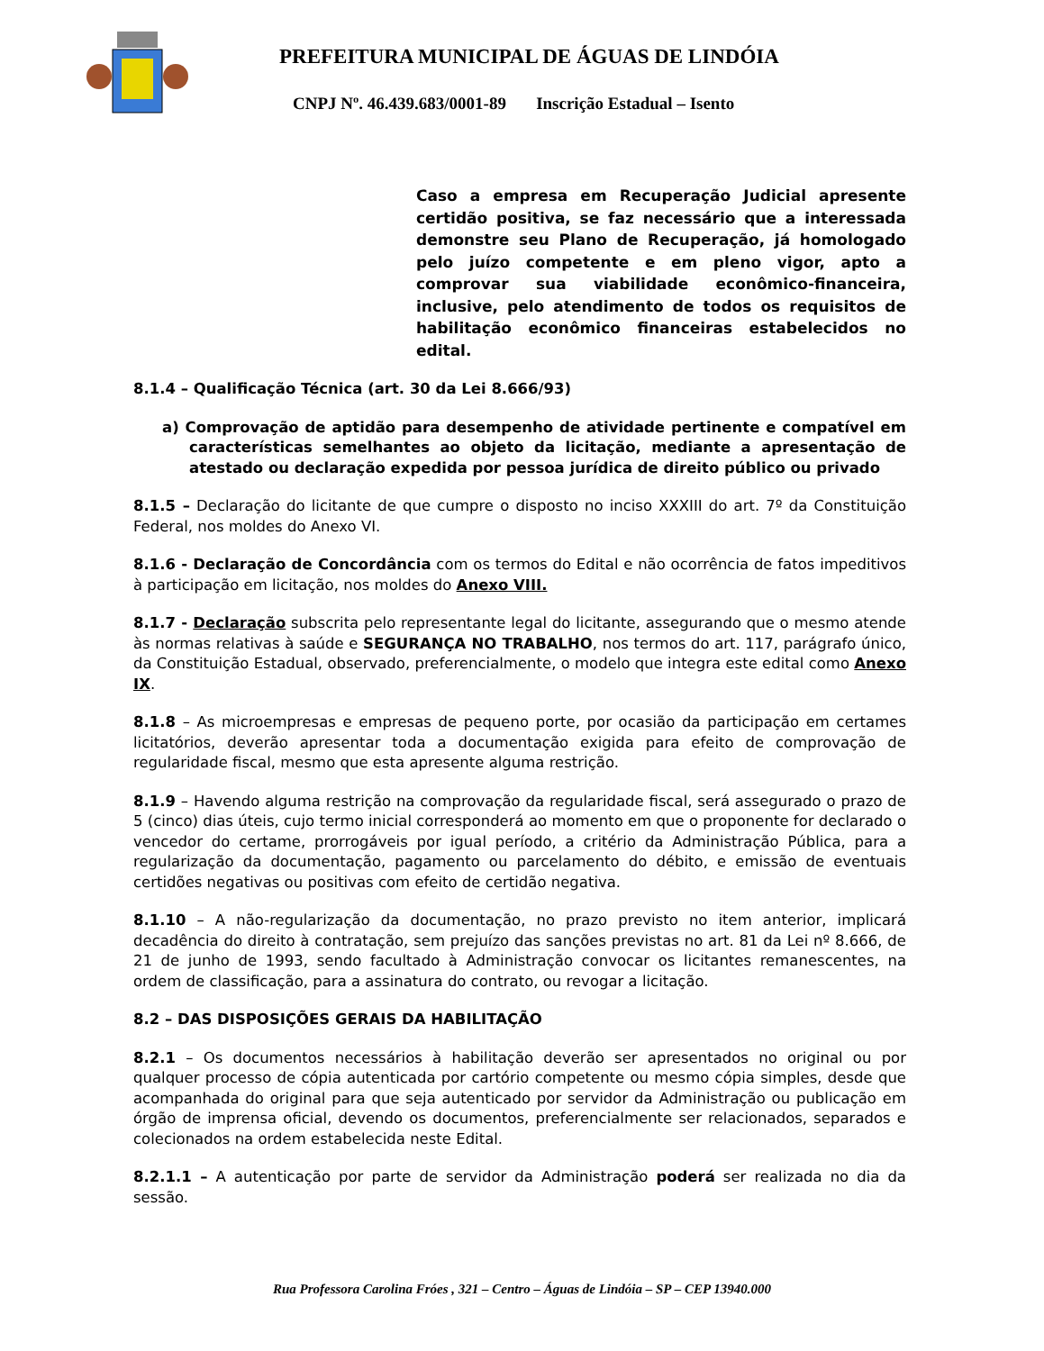PREFEITURA MUNICIPAL DE ÁGUAS DE LINDÓIA
CNPJ Nº. 46.439.683/0001-89 Inscrição Estadual – Isento
Caso a empresa em Recuperação Judicial apresente certidão positiva, se faz necessário que a interessada demonstre seu Plano de Recuperação, já homologado pelo juízo competente e em pleno vigor, apto a comprovar sua viabilidade econômico-financeira, inclusive, pelo atendimento de todos os requisitos de habilitação econômico financeiras estabelecidos no edital.
8.1.4 – Qualificação Técnica (art. 30 da Lei 8.666/93)
a) Comprovação de aptidão para desempenho de atividade pertinente e compatível em características semelhantes ao objeto da licitação, mediante a apresentação de atestado ou declaração expedida por pessoa jurídica de direito público ou privado
8.1.5 – Declaração do licitante de que cumpre o disposto no inciso XXXIII do art. 7º da Constituição Federal, nos moldes do Anexo VI.
8.1.6 - Declaração de Concordância com os termos do Edital e não ocorrência de fatos impeditivos à participação em licitação, nos moldes do Anexo VIII.
8.1.7 - Declaração subscrita pelo representante legal do licitante, assegurando que o mesmo atende às normas relativas à saúde e SEGURANÇA NO TRABALHO, nos termos do art. 117, parágrafo único, da Constituição Estadual, observado, preferencialmente, o modelo que integra este edital como Anexo IX.
8.1.8 – As microempresas e empresas de pequeno porte, por ocasião da participação em certames licitatórios, deverão apresentar toda a documentação exigida para efeito de comprovação de regularidade fiscal, mesmo que esta apresente alguma restrição.
8.1.9 – Havendo alguma restrição na comprovação da regularidade fiscal, será assegurado o prazo de 5 (cinco) dias úteis, cujo termo inicial corresponderá ao momento em que o proponente for declarado o vencedor do certame, prorrogáveis por igual período, a critério da Administração Pública, para a regularização da documentação, pagamento ou parcelamento do débito, e emissão de eventuais certidões negativas ou positivas com efeito de certidão negativa.
8.1.10 – A não-regularização da documentação, no prazo previsto no item anterior, implicará decadência do direito à contratação, sem prejuízo das sanções previstas no art. 81 da Lei nº 8.666, de 21 de junho de 1993, sendo facultado à Administração convocar os licitantes remanescentes, na ordem de classificação, para a assinatura do contrato, ou revogar a licitação.
8.2 – DAS DISPOSIÇÕES GERAIS DA HABILITAÇÃO
8.2.1 – Os documentos necessários à habilitação deverão ser apresentados no original ou por qualquer processo de cópia autenticada por cartório competente ou mesmo cópia simples, desde que acompanhada do original para que seja autenticado por servidor da Administração ou publicação em órgão de imprensa oficial, devendo os documentos, preferencialmente ser relacionados, separados e colecionados na ordem estabelecida neste Edital.
8.2.1.1 – A autenticação por parte de servidor da Administração poderá ser realizada no dia da sessão.
Rua Professora Carolina Fróes , 321 – Centro – Águas de Lindóia – SP – CEP 13940.000